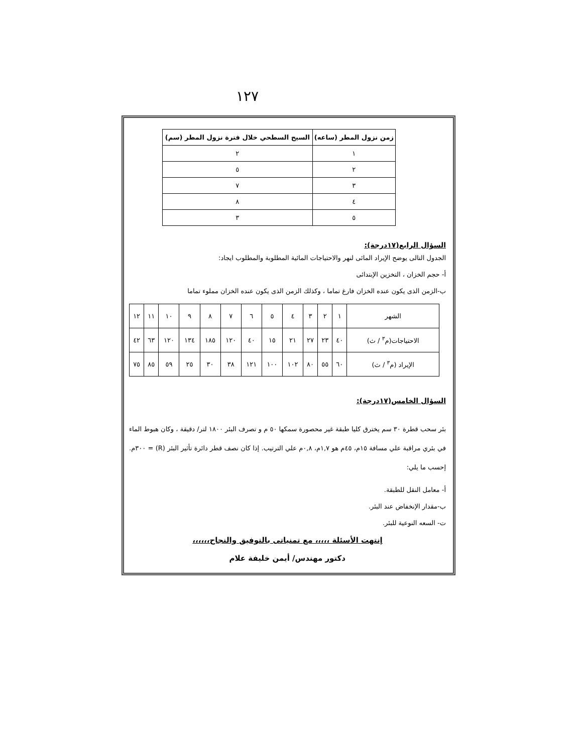١٢٧
| زمن نزول المطر (ساعه) | السيح السطحي خلال فترة نزول المطر (سم) |
| --- | --- |
| ١ | ٢ |
| ٢ | ٥ |
| ٣ | ٧ |
| ٤ | ٨ |
| ٥ | ٣ |
السؤال الرابع(١٧درجة):
الجدول التالى يوضح الإيراد المائى لنهر والاحتياجات المائية المطلوبة والمطلوب ايجاد:
أ- حجم الخزان ، التخزين الإبتدائى
ب-الزمن الذى يكون عنده الخزان فارغ تماما ، وكذلك الزمن الذى يكون عنده الخزان مملوء تماما
| الشهر | ١ | ٢ | ٣ | ٤ | ٥ | ٦ | ٧ | ٨ | ٩ | ١٠ | ١١ | ١٢ |
| الاحتياجات(م<sup>٣</sup> / ث) | ٤٠ | ٢٣ | ٢٧ | ٢١ | ١٥ | ٤٠ | ١٢٠ | ١٨٥ | ١٣٤ | ١٢٠ | ٦٣ | ٤٢ |
| الإيراد (م<sup>٣</sup> / ث) | ٦٠ | ٥٥ | ٨٠ | ١٠٢ | ١٠٠ | ١٢١ | ٣٨ | ٣٠ | ٢٥ | ٥٩ | ٨٥ | ٧٥ |
السؤال الخامس(١٧درجة):
بئر سحب قطرة ٣٠ سم يخترق كليا طبقة غير محصورة سمكها ٥٠ م و تصرف البئر ١٨٠٠ لتر/ دقيقة ، وكان هبوط الماء في بئري مراقبة علي مسافة ١٥م، ٤٥م هو ١,٧م، ٠,٨م علي الترتيب. إذا كان نصف قطر دائرة تأثير البئر (R) = ٣٠٠م. إحسب ما يلي:
أ- معامل النقل للطبقة.
ب-مقدار الإنخفاض عند البئر.
ت- السعه النوعية للبئر.
إنتهت الأسئلة ،،،،، مع تمنياتى بالتوفيق والنجاح،،،،،،
دكتور مهندس/ أيمن خليفة علام